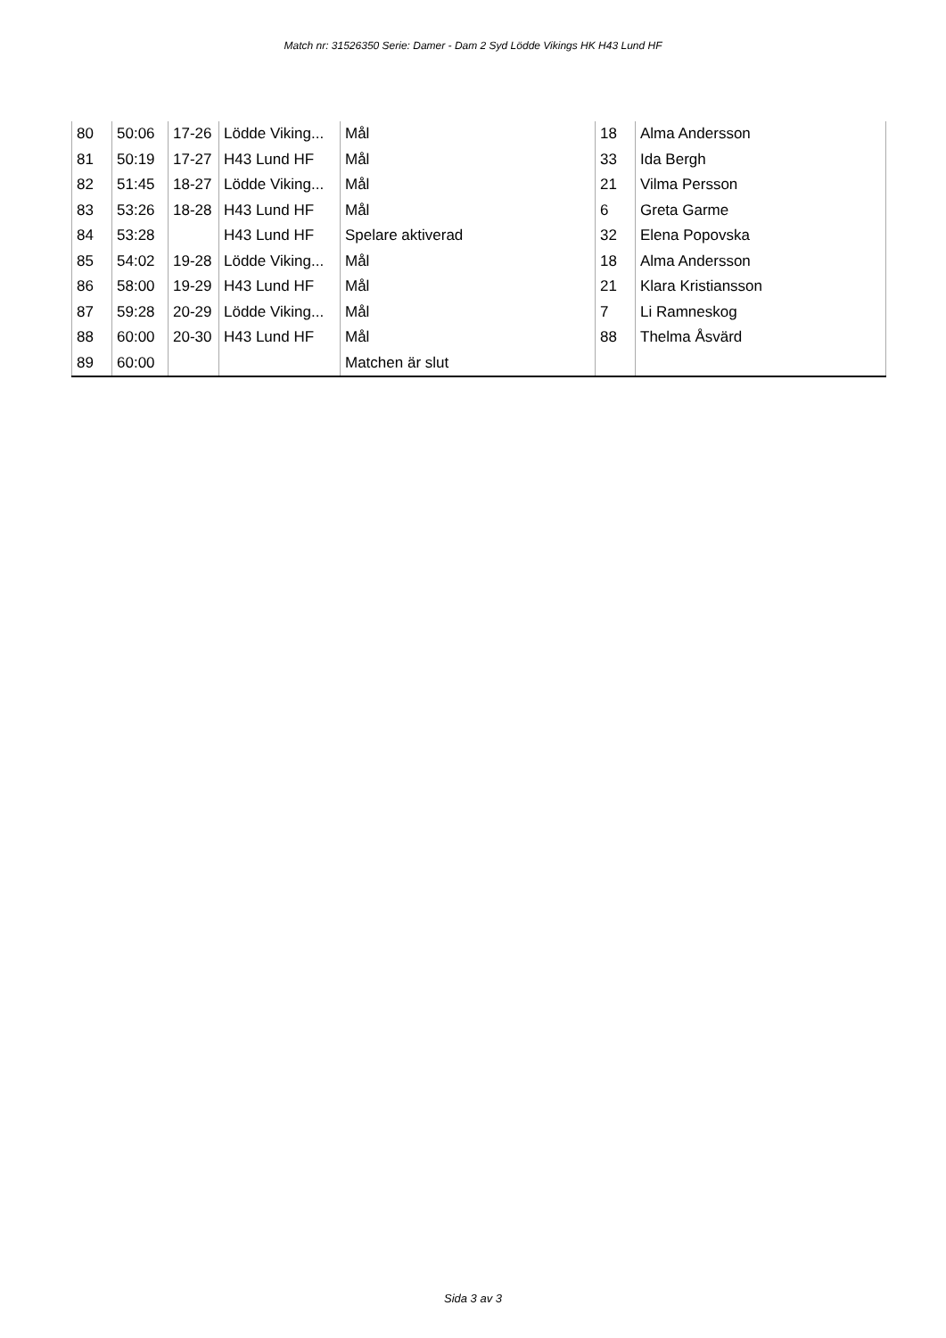Match nr: 31526350 Serie: Damer - Dam 2 Syd Lödde Vikings HK H43 Lund HF
| 80 | 50:06 | 17-26 | Lödde Viking... | Mål | 18 | Alma Andersson |
| 81 | 50:19 | 17-27 | H43 Lund HF | Mål | 33 | Ida Bergh |
| 82 | 51:45 | 18-27 | Lödde Viking... | Mål | 21 | Vilma Persson |
| 83 | 53:26 | 18-28 | H43 Lund HF | Mål | 6 | Greta Garme |
| 84 | 53:28 | | H43 Lund HF | Spelare aktiverad | 32 | Elena Popovska |
| 85 | 54:02 | 19-28 | Lödde Viking... | Mål | 18 | Alma Andersson |
| 86 | 58:00 | 19-29 | H43 Lund HF | Mål | 21 | Klara Kristiansson |
| 87 | 59:28 | 20-29 | Lödde Viking... | Mål | 7 | Li Ramneskog |
| 88 | 60:00 | 20-30 | H43 Lund HF | Mål | 88 | Thelma Åsvärd |
| 89 | 60:00 | | | Matchen är slut | | |
Sida 3 av 3